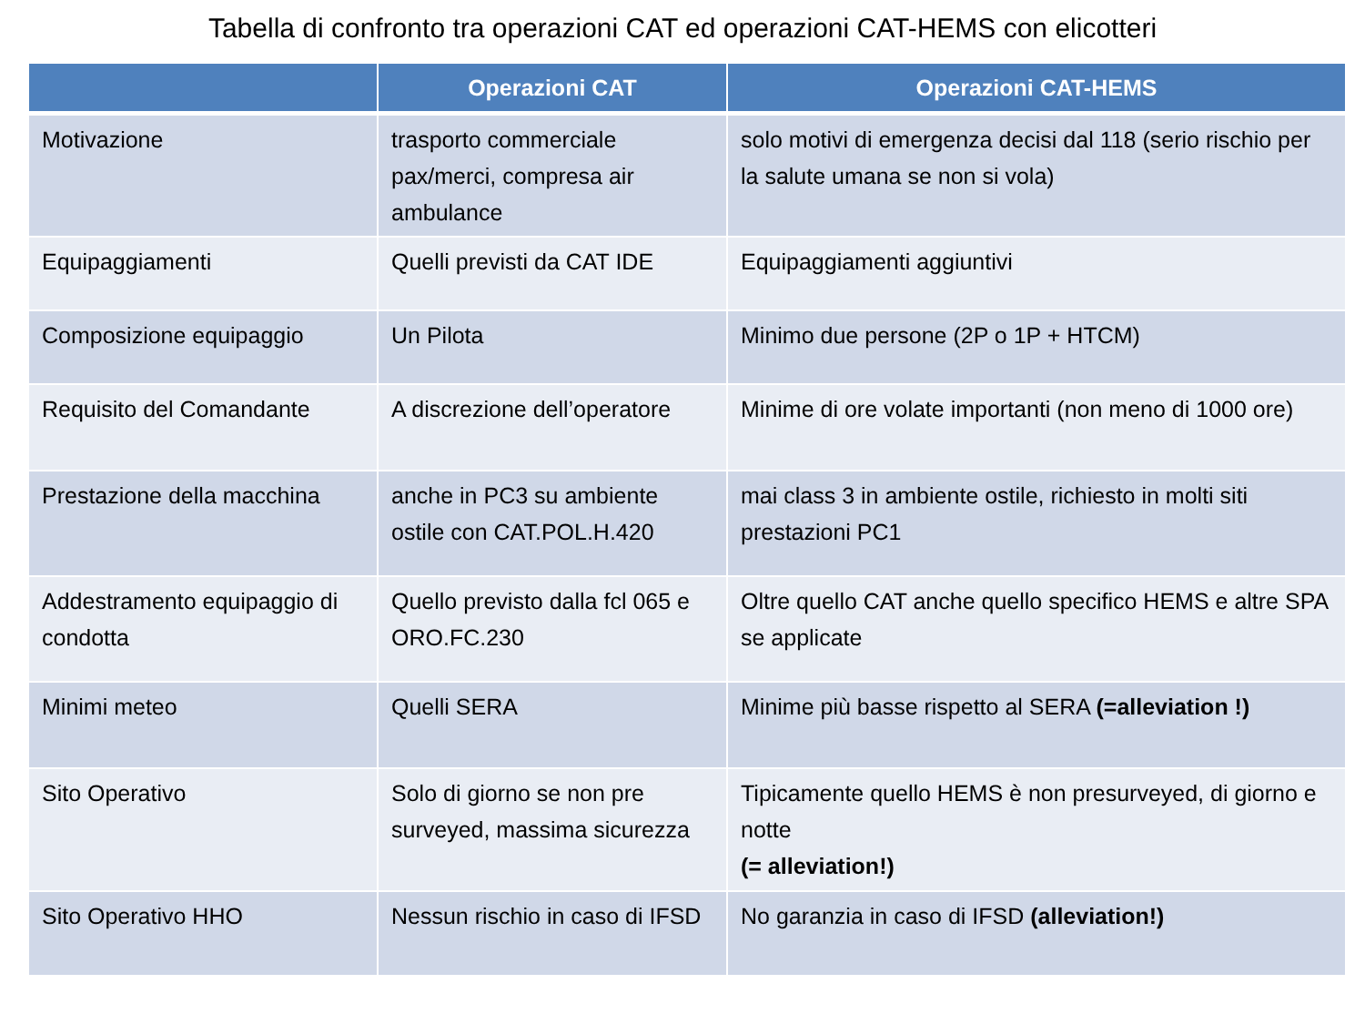Tabella di confronto tra operazioni CAT ed operazioni CAT-HEMS con elicotteri
| | Operazioni CAT | Operazioni CAT-HEMS |
| --- | --- | --- |
| Motivazione | trasporto commerciale pax/merci, compresa air ambulance | solo motivi di emergenza decisi dal 118 (serio rischio per la salute umana se non si vola) |
| Equipaggiamenti | Quelli previsti da CAT IDE | Equipaggiamenti aggiuntivi |
| Composizione equipaggio | Un Pilota | Minimo due persone (2P o 1P + HTCM) |
| Requisito del Comandante | A discrezione dell’operatore | Minime di ore volate importanti (non meno di 1000 ore) |
| Prestazione della macchina | anche in PC3 su ambiente ostile con CAT.POL.H.420 | mai class 3 in ambiente ostile, richiesto in molti siti prestazioni PC1 |
| Addestramento equipaggio di condotta | Quello previsto dalla fcl 065 e ORO.FC.230 | Oltre quello CAT anche quello specifico HEMS e altre SPA se applicate |
| Minimi meteo | Quelli SERA | Minime più basse rispetto al SERA (=alleviation !) |
| Sito Operativo | Solo di giorno se non pre surveyed, massima sicurezza | Tipicamente quello HEMS è non presurveyed, di giorno e notte (= alleviation!) |
| Sito Operativo HHO | Nessun rischio in caso di IFSD | No garanzia in caso di IFSD (alleviation!) |